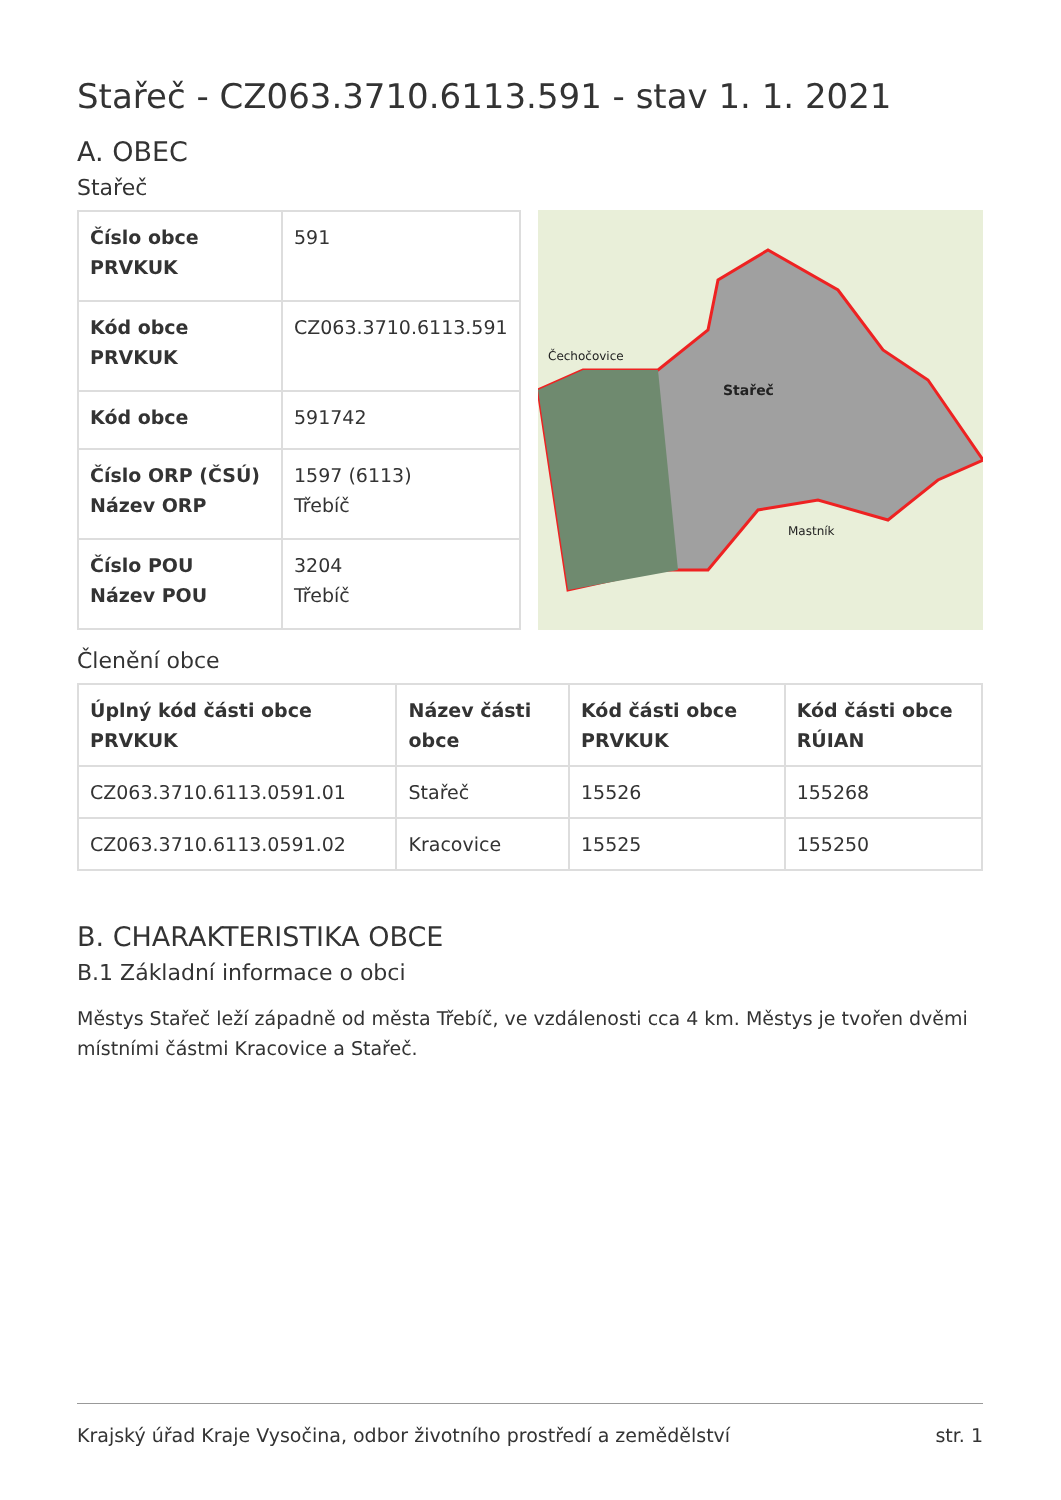Stařeč - CZ063.3710.6113.591 - stav 1. 1. 2021
A. OBEC
Stařeč
| Číslo obce PRVKUK | 591 |
| Kód obce PRVKUK | CZ063.3710.6113.591 |
| Kód obce | 591742 |
| Číslo ORP (ČSÚ) Název ORP | 1597 (6113) Třebíč |
| Číslo POU Název POU | 3204 Třebíč |
Stařeč
Mastník
Čechočovice
Členění obce
| Úplný kód části obce PRVKUK | Název části obce | Kód části obce PRVKUK | Kód části obce RÚIAN |
| --- | --- | --- | --- |
| CZ063.3710.6113.0591.01 | Stařeč | 15526 | 155268 |
| CZ063.3710.6113.0591.02 | Kracovice | 15525 | 155250 |
B. CHARAKTERISTIKA OBCE
B.1 Základní informace o obci
Městys Stařeč leží západně od města Třebíč, ve vzdálenosti cca 4 km. Městys je tvořen dvěmi místními částmi Kracovice a Stařeč.
Krajský úřad Kraje Vysočina, odbor životního prostředí a zemědělství str. 1